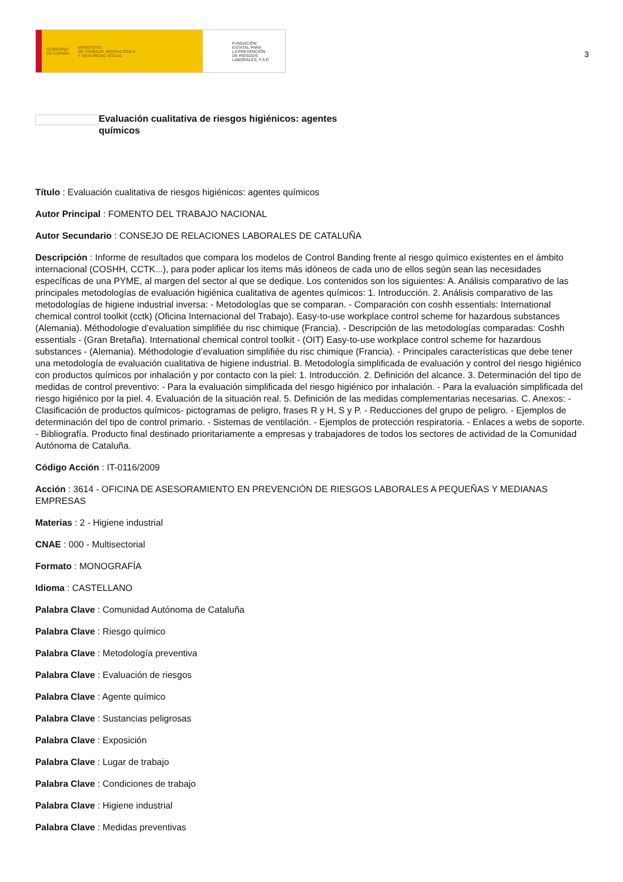GOBIERNO
DE ESPAÑA MINISTERIO
DE TRABAJO, MIGRACIONES
Y SEGURIDAD SOCIAL
FUNDACIÓN
ESTATAL PARA
LA PREVENCIÓN
DE RIESGOS
LABORALES, F.S.P.
3
Evaluación cualitativa de riesgos higiénicos: agentes químicos
Título : Evaluación cualitativa de riesgos higiénicos: agentes químicos
Autor Principal : FOMENTO DEL TRABAJO NACIONAL
Autor Secundario : CONSEJO DE RELACIONES LABORALES DE CATALUÑA
Descripción : Informe de resultados que compara los modelos de Control Banding frente al riesgo químico existentes en el ámbito internacional (COSHH, CCTK...), para poder aplicar los items más idóneos de cada uno de ellos según sean las necesidades específicas de una PYME, al margen del sector al que se dedique. Los contenidos son los siguientes: A. Análisis comparativo de las principales metodologías de evaluación higiénica cualitativa de agentes químicos: 1. Introducción. 2. Análisis comparativo de las metodologías de higiene industrial inversa: - Metodologías que se comparan. - Comparación con coshh essentials: International chemical control toolkit (cctk) (Oficina Internacional del Trabajo). Easy-to-use workplace control scheme for hazardous substances (Alemania). Méthodologie d’evaluation simplifiée du risc chimique (Francia). - Descripción de las metodologías comparadas: Coshh essentials - (Gran Bretaña). International chemical control toolkit - (OIT) Easy-to-use workplace control scheme for hazardous substances - (Alemania). Méthodologie d’evaluation simplifiée du risc chimique (Francia). - Principales características que debe tener una metodología de evaluación cualitativa de higiene industrial. B. Metodología simplificada de evaluación y control del riesgo higiénico con productos químicos por inhalación y por contacto con la piel: 1. Introducción. 2. Definición del alcance. 3. Determinación del tipo de medidas de control preventivo: - Para la evaluación simplificada del riesgo higiénico por inhalación. - Para la evaluación simplificada del riesgo higiénico por la piel. 4. Evaluación de la situación real. 5. Definición de las medidas complementarias necesarias. C. Anexos: - Clasificación de productos químicos- pictogramas de peligro, frases R y H, S y P. - Reducciones del grupo de peligro. - Ejemplos de determinación del tipo de control primario. - Sistemas de ventilación. - Ejemplos de protección respiratoria. - Enlaces a webs de soporte. - Bibliografía. Producto final destinado prioritariamente a empresas y trabajadores de todos los sectores de actividad de la Comunidad Autónoma de Cataluña.
Código Acción : IT-0116/2009
Acción : 3614 - OFICINA DE ASESORAMIENTO EN PREVENCIÓN DE RIESGOS LABORALES A PEQUEÑAS Y MEDIANAS EMPRESAS
Materias : 2 - Higiene industrial
CNAE : 000 - Multisectorial
Formato : MONOGRAFÍA
Idioma : CASTELLANO
Palabra Clave : Comunidad Autónoma de Cataluña
Palabra Clave : Riesgo químico
Palabra Clave : Metodología preventiva
Palabra Clave : Evaluación de riesgos
Palabra Clave : Agente químico
Palabra Clave : Sustancias peligrosas
Palabra Clave : Exposición
Palabra Clave : Lugar de trabajo
Palabra Clave : Condiciones de trabajo
Palabra Clave : Higiene industrial
Palabra Clave : Medidas preventivas